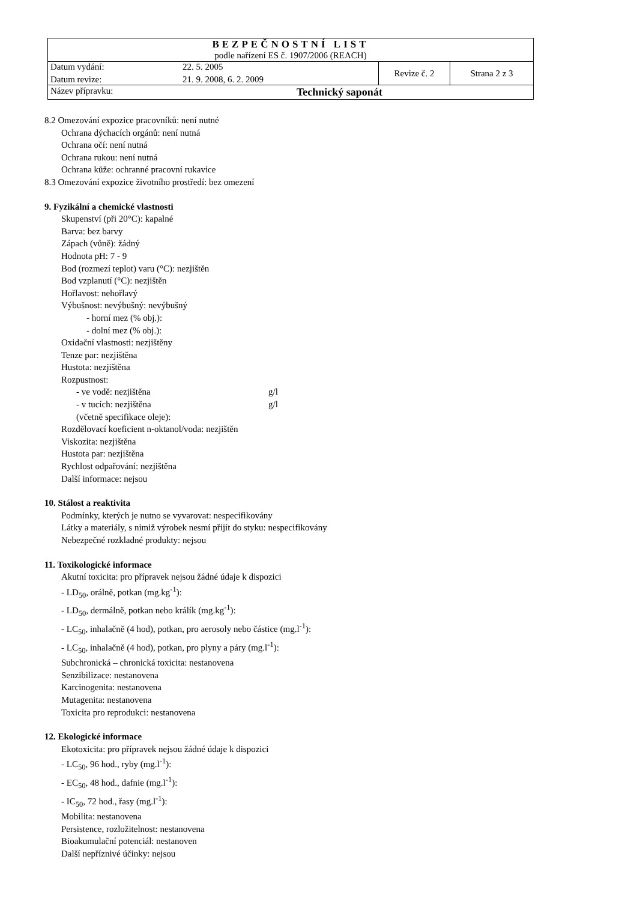| BEZPEČNOSTNÍ LIST podle nařízení ES č. 1907/2006 (REACH) | | |
| Datum vydání: 22. 5. 2005 Datum revize: 21. 9. 2008, 6. 2. 2009 | Revize č. 2 | Strana 2 z 3 |
| Název přípravku: Technický saponát | | |
8.2 Omezování expozice pracovníků: není nutné
Ochrana dýchacích orgánů: není nutná
Ochrana očí: není nutná
Ochrana rukou: není nutná
Ochrana kůže: ochranné pracovní rukavice
8.3 Omezování expozice životního prostředí: bez omezení
9. Fyzikální a chemické vlastnosti
Skupenství (při 20°C): kapalné
Barva: bez barvy
Zápach (vůně): žádný
Hodnota pH: 7 - 9
Bod (rozmezí teplot) varu (°C): nezjištěn
Bod vzplanutí (°C): nezjištěn
Hořlavost: nehořlavý
Výbušnost: nevýbušný: nevýbušný
- horní mez (% obj.):
- dolní mez (% obj.):
Oxidační vlastnosti: nezjištěny
Tenze par: nezjištěna
Hustota: nezjištěna
Rozpustnost:
- ve vodě: nezjištěna g/l
- v tucích: nezjištěna g/l
(včetně specifikace oleje):
Rozdělovací koeficient n-oktanol/voda: nezjištěn
Viskozita: nezjištěna
Hustota par: nezjištěna
Rychlost odpařování: nezjištěna
Další informace: nejsou
10. Stálost a reaktivita
Podmínky, kterých je nutno se vyvarovat: nespecifikovány
Látky a materiály, s nimiž výrobek nesmí přijít do styku: nespecifikovány
Nebezpečné rozkladné produkty: nejsou
11. Toxikologické informace
Akutní toxicita: pro přípravek nejsou žádné údaje k dispozici
- LD<sub>50</sub>, orálně, potkan (mg.kg<sup>-1</sup>):
- LD<sub>50</sub>, dermálně, potkan nebo králík (mg.kg<sup>-1</sup>):
- LC<sub>50</sub>, inhalačně (4 hod), potkan, pro aerosoly nebo částice (mg.l<sup>-1</sup>):
- LC<sub>50</sub>, inhalačně (4 hod), potkan, pro plyny a páry (mg.l<sup>-1</sup>):
Subchronická – chronická toxicita: nestanovena
Senzibilizace: nestanovena
Karcinogenita: nestanovena
Mutagenita: nestanovena
Toxicita pro reprodukci: nestanovena
12. Ekologické informace
Ekotoxicita: pro přípravek nejsou žádné údaje k dispozici
- LC<sub>50</sub>, 96 hod., ryby (mg.l<sup>-1</sup>):
- EC<sub>50</sub>, 48 hod., dafnie (mg.l<sup>-1</sup>):
- IC<sub>50</sub>, 72 hod., řasy (mg.l<sup>-1</sup>):
Mobilita: nestanovena
Persistence, rozložitelnost: nestanovena
Bioakumulační potenciál: nestanoven
Další nepříznivé účinky: nejsou